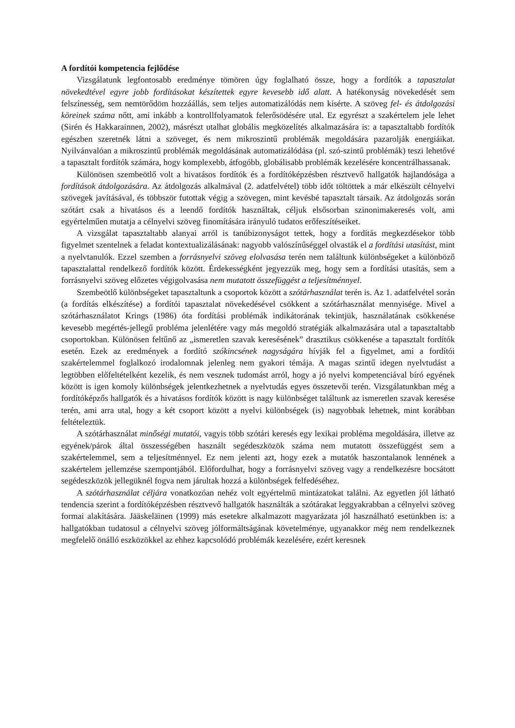A fordítói kompetencia fejlődése
Vizsgálatunk legfontosabb eredménye tömören úgy foglalható össze, hogy a fordítók a tapasztalat növekedtével egyre jobb fordításokat készítettek egyre kevesebb idő alatt. A hatékonyság növekedését sem felszínesség, sem nemtörődöm hozzáállás, sem teljes automatizálódás nem kísérte. A szöveg fel- és átdolgozási köreinek száma nőtt, ami inkább a kontrollfolyamatok felerősödésére utal. Ez egyrészt a szakértelem jele lehet (Sirén és Hakkarainnen, 2002), másrészt utalhat globális megközelítés alkalmazására is: a tapasztaltabb fordítók egészben szeretnék látni a szöveget, és nem mikroszintű problémák megoldására pazarolják energiáikat. Nyilvánvalóan a mikroszintű problémák megoldásának automatizálódása (pl. szó-szintű problémák) teszi lehetővé a tapasztalt fordítók számára, hogy komplexebb, átfogóbb, globálisabb problémák kezelésére koncentrálhassanak.
Különösen szembeötlő volt a hivatásos fordítók és a fordítóképzésben résztvevő hallgatók hajlandósága a fordítások átdolgozására. Az átdolgozás alkalmával (2. adatfelvétel) több időt töltöttek a már elkészült célnyelvi szövegek javításával, és többször futottak végig a szövegen, mint kevésbé tapasztalt társaik. Az átdolgozás során szótárt csak a hivatásos és a leendő fordítók használtak, céljuk elsősorban szinonimakeresés volt, ami egyértelműen mutatja a célnyelvi szöveg finomítására irányuló tudatos erőfeszítéseiket.
A vizsgálat tapasztaltabb alanyai arról is tanúbizonyságot tettek, hogy a fordítás megkezdésekor több figyelmet szentelnek a feladat kontextualizálásának: nagyobb valószínűséggel olvasták el a fordítási utasítást, mint a nyelvtanulók. Ezzel szemben a forrásnyelvi szöveg elolvasása terén nem találtunk különbségeket a különböző tapasztalattal rendelkező fordítók között. Érdekességként jegyezzük meg, hogy sem a fordítási utasítás, sem a forrásnyelvi szöveg előzetes végigolvasása nem mutatott összefüggést a teljesítménnyel.
Szembeötlő különbségeket tapasztaltunk a csoportok között a szótárhasználat terén is. Az 1. adatfelvétel során (a fordítás elkészítése) a fordítói tapasztalat növekedésével csökkent a szótárhasználat mennyisége. Mivel a szótárhasználatot Krings (1986) óta fordítási problémák indikátorának tekintjük, használatának csökkenése kevesebb megértés-jellegű probléma jelenlétére vagy más megoldó stratégiák alkalmazására utal a tapasztaltabb csoportokban. Különösen feltűnő az „ismeretlen szavak keresésének” drasztikus csökkenése a tapasztalt fordítók esetén. Ezek az eredmények a fordító szókincsének nagyságára hívják fel a figyelmet, ami a fordítói szakértelemmel foglalkozó irodalomnak jelenleg nem gyakori témája. A magas szintű idegen nyelvtudást a legtöbben előfeltételként kezelik, és nem vesznek tudomást arról, hogy a jó nyelvi kompetenciával bíró egyének között is igen komoly különbségek jelentkezhetnek a nyelvtudás egyes összetevői terén. Vizsgálatunkban még a fordítóképzős hallgatók és a hivatásos fordítók között is nagy különbséget találtunk az ismeretlen szavak keresése terén, ami arra utal, hogy a két csoport között a nyelvi különbségek (is) nagyobbak lehetnek, mint korábban feltételeztük.
A szótárhasználat minőségi mutatói, vagyis több szótári keresés egy lexikai probléma megoldására, illetve az egyének/párok által összességében használt segédeszközök száma nem mutatott összefüggést sem a szakértelemmel, sem a teljesítménnyel. Ez nem jelenti azt, hogy ezek a mutatók haszontalanok lennének a szakértelem jellemzése szempontjából. Előfordulhat, hogy a forrásnyelvi szöveg vagy a rendelkezésre bocsátott segédeszközök jellegüknél fogva nem járultak hozzá a különbségek felfedéséhez.
A szótárhasználat céljára vonatkozóan nehéz volt egyértelmű mintázatokat találni. Az egyetlen jól látható tendencia szerint a fordítóképzésben résztvevő hallgatók használták a szótárakat leggyakrabban a célnyelvi szöveg formai alakítására. Jääskeläinen (1999) más esetekre alkalmazott magyarázata jól használható esetünkben is: a hallgatókban tudatosul a célnyelvi szöveg jólformáltságának követelménye, ugyanakkor még nem rendelkeznek megfelelő önálló eszközökkel az ehhez kapcsolódó problémák kezelésére, ezért keresnek